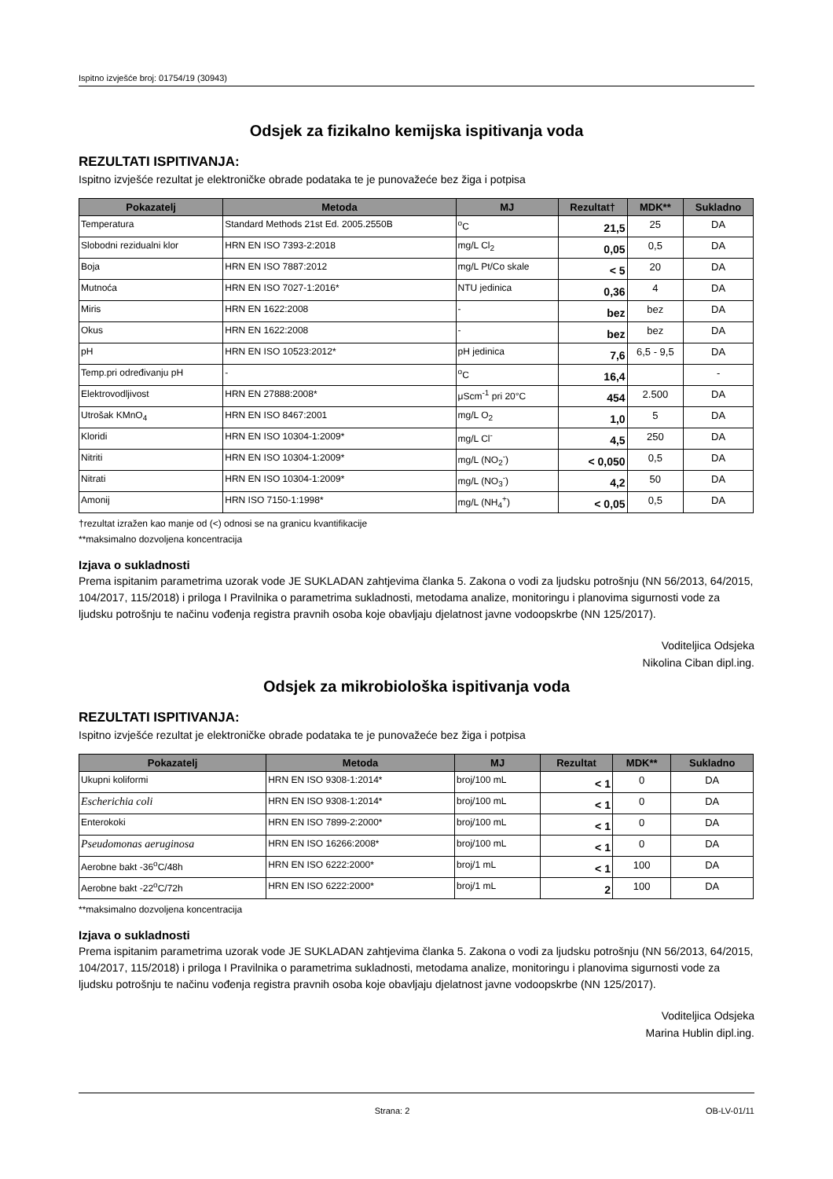Ispitno izvješće broj: 01754/19 (30943)
Odsjek za fizikalno kemijska ispitivanja voda
REZULTATI ISPITIVANJA:
Ispitno izvješće rezultat je elektroničke obrade podataka te je punovažeće bez žiga i potpisa
| Pokazatelj | Metoda | MJ | Rezultat† | MDK** | Sukladno |
| --- | --- | --- | --- | --- | --- |
| Temperatura | Standard Methods 21st Ed. 2005.2550B | <sup>o</sup> C | 21,5 | 25 | DA |
| Slobodni rezidualni klor | HRN EN ISO 7393-2:2018 | mg/L Cl<sub>2</sub> | 0,05 | 0,5 | DA |
| Boja | HRN EN ISO 7887:2012 | mg/L Pt/Co skale | < 5 | 20 | DA |
| Mutnoća | HRN EN ISO 7027-1:2016* | NTU jedinica | 0,36 | 4 | DA |
| Miris | HRN EN 1622:2008 | - | bez | bez | DA |
| Okus | HRN EN 1622:2008 | - | bez | bez | DA |
| pH | HRN EN ISO 10523:2012* | pH jedinica | 7,6 | 6,5 - 9,5 | DA |
| Temp.pri određivanju pH | - | <sup>o</sup> C | 16,4 | | - |
| Elektrovodljivost | HRN EN 27888:2008* | μScm<sup>-1</sup> pri 20°C | 454 | 2.500 | DA |
| Utrošak KMnO<sub>4</sub> | HRN EN ISO 8467:2001 | mg/L O<sub>2</sub> | 1,0 | 5 | DA |
| Kloridi | HRN EN ISO 10304-1:2009* | mg/L Cl<sup>-</sup> | 4,5 | 250 | DA |
| Nitriti | HRN EN ISO 10304-1:2009* | mg/L (NO<sub>2</sub><sup>-</sup>) | < 0,050 | 0,5 | DA |
| Nitrati | HRN EN ISO 10304-1:2009* | mg/L (NO<sub>3</sub><sup>-</sup>) | 4,2 | 50 | DA |
| Amonij | HRN ISO 7150-1:1998* | mg/L (NH<sub>4</sub><sup>+</sup>) | < 0,05 | 0,5 | DA |
†rezultat izražen kao manje od (<) odnosi se na granicu kvantifikacije
**maksimalno dozvoljena koncentracija
Izjava o sukladnosti
Prema ispitanim parametrima uzorak vode JE SUKLADAN zahtjevima članka 5. Zakona o vodi za ljudsku potrošnju (NN 56/2013, 64/2015, 104/2017, 115/2018) i priloga I Pravilnika o parametrima sukladnosti, metodama analize, monitoringu i planovima sigurnosti vode za ljudsku potrošnju te načinu vođenja registra pravnih osoba koje obavljaju djelatnost javne vodoopskrbe (NN 125/2017).
Voditeljica Odsjeka
Nikolina Ciban dipl.ing.
Odsjek za mikrobiološka ispitivanja voda
REZULTATI ISPITIVANJA:
Ispitno izvješće rezultat je elektroničke obrade podataka te je punovažeće bez žiga i potpisa
| Pokazatelj | Metoda | MJ | Rezultat | MDK** | Sukladno |
| --- | --- | --- | --- | --- | --- |
| Ukupni koliformi | HRN EN ISO 9308-1:2014* | broj/100 mL | < 1 | 0 | DA |
| Escherichia coli | HRN EN ISO 9308-1:2014* | broj/100 mL | < 1 | 0 | DA |
| Enterokoki | HRN EN ISO 7899-2:2000* | broj/100 mL | < 1 | 0 | DA |
| Pseudomonas aeruginosa | HRN EN ISO 16266:2008* | broj/100 mL | < 1 | 0 | DA |
| Aerobne bakt -36<sup>o</sup>C/48h | HRN EN ISO 6222:2000* | broj/1 mL | < 1 | 100 | DA |
| Aerobne bakt -22<sup>o</sup>C/72h | HRN EN ISO 6222:2000* | broj/1 mL | 2 | 100 | DA |
**maksimalno dozvoljena koncentracija
Izjava o sukladnosti
Prema ispitanim parametrima uzorak vode JE SUKLADAN zahtjevima članka 5. Zakona o vodi za ljudsku potrošnju (NN 56/2013, 64/2015, 104/2017, 115/2018) i priloga I Pravilnika o parametrima sukladnosti, metodama analize, monitoringu i planovima sigurnosti vode za ljudsku potrošnju te načinu vođenja registra pravnih osoba koje obavljaju djelatnost javne vodoopskrbe (NN 125/2017).
Voditeljica Odsjeka
Marina Hublin dipl.ing.
Strana: 2 OB-LV-01/11